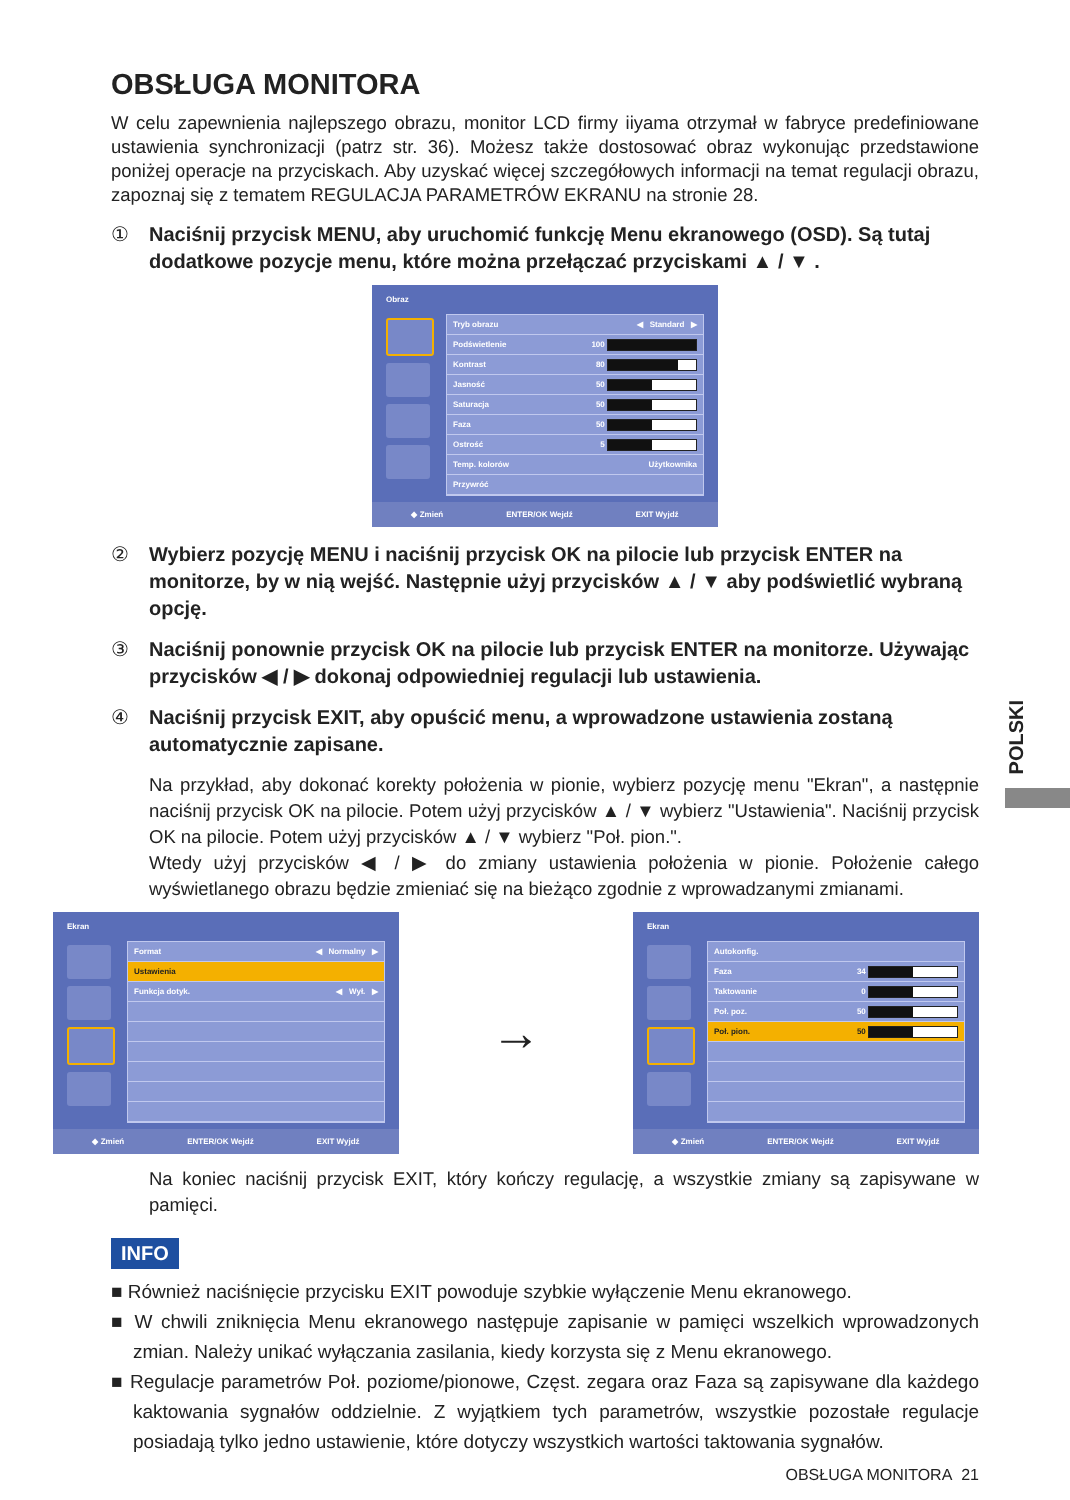OBSŁUGA MONITORA
W celu zapewnienia najlepszego obrazu, monitor LCD firmy iiyama otrzymał w fabryce predefiniowane ustawienia synchronizacji (patrz str. 36). Możesz także dostosować obraz wykonując przedstawione poniżej operacje na przyciskach. Aby uzyskać więcej szczegółowych informacji na temat regulacji obrazu, zapoznaj się z tematem REGULACJA PARAMETRÓW EKRANU na stronie 28.
① Naciśnij przycisk MENU, aby uruchomić funkcję Menu ekranowego (OSD). Są tutaj dodatkowe pozycje menu, które można przełączać przyciskami ▲ / ▼ .
Obraz
Tryb obrazu ◀ Standard ▶
Podświetlenie 100
Kontrast 80
Jasność 50
Saturacja 50
Faza 50
Ostrość 5
Temp. kolorów Użytkownika
Przywróć
◆ Zmień ENTER/OK Wejdź EXIT Wyjdź
② Wybierz pozycję MENU i naciśnij przycisk OK na pilocie lub przycisk ENTER na monitorze, by w nią wejść. Następnie użyj przycisków ▲ / ▼ aby podświetlić wybraną opcję.
③ Naciśnij ponownie przycisk OK na pilocie lub przycisk ENTER na monitorze. Używając przycisków ◀ / ▶ dokonaj odpowiedniej regulacji lub ustawienia.
④ Naciśnij przycisk EXIT, aby opuścić menu, a wprowadzone ustawienia zostaną automatycznie zapisane.
Na przykład, aby dokonać korekty położenia w pionie, wybierz pozycję menu "Ekran", a następnie naciśnij przycisk OK na pilocie. Potem użyj przycisków ▲ / ▼ wybierz "Ustawienia". Naciśnij przycisk OK na pilocie. Potem użyj przycisków ▲ / ▼ wybierz "Poł. pion.".
Wtedy użyj przycisków ◀ / ▶ do zmiany ustawienia położenia w pionie. Położenie całego wyświetlanego obrazu będzie zmieniać się na bieżąco zgodnie z wprowadzanymi zmianami.
Ekran
Format ◀ Normalny ▶
Ustawienia
Funkcja dotyk. ◀ Wył. ▶
◆ Zmień ENTER/OK Wejdź EXIT Wyjdź
→
Ekran
Autokonfig.
Faza 34
Taktowanie 0
Poł. poz. 50
Poł. pion. 50
◆ Zmień ENTER/OK Wejdź EXIT Wyjdź
Na koniec naciśnij przycisk EXIT, który kończy regulację, a wszystkie zmiany są zapisywane w pamięci.
INFO
■ Również naciśnięcie przycisku EXIT powoduje szybkie wyłączenie Menu ekranowego.
■ W chwili zniknięcia Menu ekranowego następuje zapisanie w pamięci wszelkich wprowadzonych zmian. Należy unikać wyłączania zasilania, kiedy korzysta się z Menu ekranowego.
■ Regulacje parametrów Poł. poziome/pionowe, Częst. zegara oraz Faza są zapisywane dla każdego kaktowania sygnałów oddzielnie. Z wyjątkiem tych parametrów, wszystkie pozostałe regulacje posiadają tylko jedno ustawienie, które dotyczy wszystkich wartości taktowania sygnałów.
OBSŁUGA MONITORA 21
POLSKI